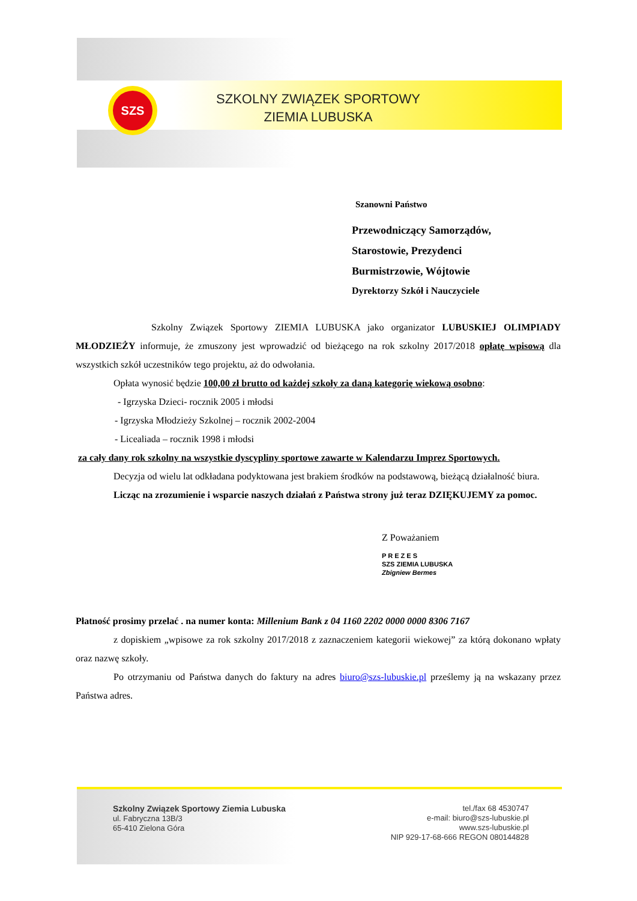SZS
SZKOLNY ZWIĄZEK SPORTOWY
ZIEMIA LUBUSKA
Szanowni Państwo
Przewodniczący Samorządów,
Starostowie, Prezydenci
Burmistrzowie, Wójtowie
Dyrektorzy Szkół i Nauczyciele
Szkolny Związek Sportowy ZIEMIA LUBUSKA jako organizator LUBUSKIEJ OLIMPIADY MŁODZIEŻY informuje, że zmuszony jest wprowadzić od bieżącego na rok szkolny 2017/2018 opłatę wpisową dla wszystkich szkół uczestników tego projektu, aż do odwołania.
Opłata wynosić będzie 100,00 zł brutto od każdej szkoły za daną kategorię wiekową osobno:
- Igrzyska Dzieci- rocznik 2005 i młodsi
- Igrzyska Młodzieży Szkolnej – rocznik 2002-2004
- Licealiada – rocznik 1998 i młodsi
za cały dany rok szkolny na wszystkie dyscypliny sportowe zawarte w Kalendarzu Imprez Sportowych.
Decyzja od wielu lat odkładana podyktowana jest brakiem środków na podstawową, bieżącą działalność biura.
Licząc na zrozumienie i wsparcie naszych działań z Państwa strony już teraz DZIĘKUJEMY za pomoc.
Z Poważaniem
P R E Z E S
SZS ZIEMIA LUBUSKA
Zbigniew Bermes
Płatność prosimy przelać . na numer konta: Millenium Bank z 04 1160 2202 0000 0000 8306 7167
z dopiskiem „wpisowe za rok szkolny 2017/2018 z zaznaczeniem kategorii wiekowej” za którą dokonano wpłaty oraz nazwę szkoły.
Po otrzymaniu od Państwa danych do faktury na adres biuro@szs-lubuskie.pl prześlemy ją na wskazany przez Państwa adres.
Szkolny Związek Sportowy Ziemia Lubuska
ul. Fabryczna 13B/3
65-410 Zielona Góra
tel./fax 68 4530747
e-mail: biuro@szs-lubuskie.pl
www.szs-lubuskie.pl
NIP 929-17-68-666 REGON 080144828